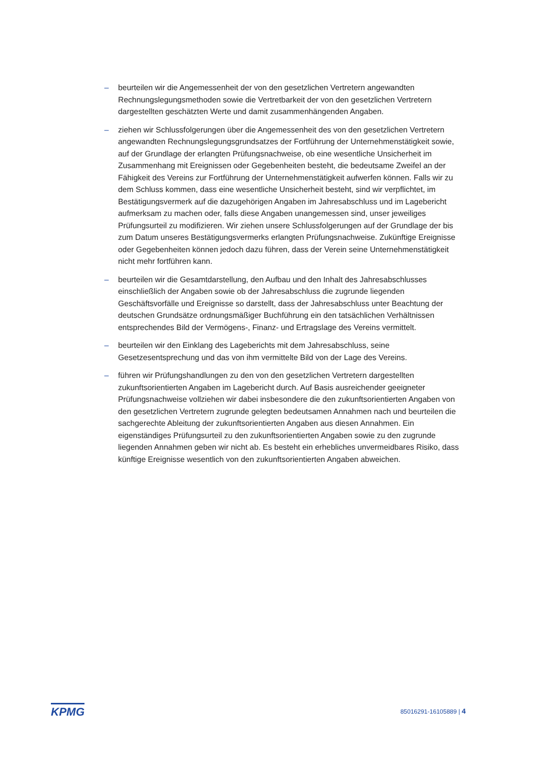– beurteilen wir die Angemessenheit der von den gesetzlichen Vertretern angewandten Rechnungslegungsmethoden sowie die Vertretbarkeit der von den gesetzlichen Vertretern dargestellten geschätzten Werte und damit zusammenhängenden Angaben.
– ziehen wir Schlussfolgerungen über die Angemessenheit des von den gesetzlichen Vertretern angewandten Rechnungslegungsgrundsatzes der Fortführung der Unternehmenstätigkeit sowie, auf der Grundlage der erlangten Prüfungsnachweise, ob eine wesentliche Unsicherheit im Zusammenhang mit Ereignissen oder Gegebenheiten besteht, die bedeutsame Zweifel an der Fähigkeit des Vereins zur Fortführung der Unternehmenstätigkeit aufwerfen können. Falls wir zu dem Schluss kommen, dass eine wesentliche Unsicherheit besteht, sind wir verpflichtet, im Bestätigungsvermerk auf die dazugehörigen Angaben im Jahresabschluss und im Lagebericht aufmerksam zu machen oder, falls diese Angaben unangemessen sind, unser jeweiliges Prüfungsurteil zu modifizieren. Wir ziehen unsere Schlussfolgerungen auf der Grundlage der bis zum Datum unseres Bestätigungsvermerks erlangten Prüfungsnachweise. Zukünftige Ereignisse oder Gegebenheiten können jedoch dazu führen, dass der Verein seine Unternehmenstätigkeit nicht mehr fortführen kann.
– beurteilen wir die Gesamtdarstellung, den Aufbau und den Inhalt des Jahresabschlusses einschließlich der Angaben sowie ob der Jahresabschluss die zugrunde liegenden Geschäftsvorfälle und Ereignisse so darstellt, dass der Jahresabschluss unter Beachtung der deutschen Grundsätze ordnungsmäßiger Buchführung ein den tatsächlichen Verhältnissen entsprechendes Bild der Vermögens-, Finanz- und Ertragslage des Vereins vermittelt.
– beurteilen wir den Einklang des Lageberichts mit dem Jahresabschluss, seine Gesetzesentsprechung und das von ihm vermittelte Bild von der Lage des Vereins.
– führen wir Prüfungshandlungen zu den von den gesetzlichen Vertretern dargestellten zukunftsorientierten Angaben im Lagebericht durch. Auf Basis ausreichender geeigneter Prüfungsnachweise vollziehen wir dabei insbesondere die den zukunftsorientierten Angaben von den gesetzlichen Vertretern zugrunde gelegten bedeutsamen Annahmen nach und beurteilen die sachgerechte Ableitung der zukunftsorientierten Angaben aus diesen Annahmen. Ein eigenständiges Prüfungsurteil zu den zukunftsorientierten Angaben sowie zu den zugrunde liegenden Annahmen geben wir nicht ab. Es besteht ein erhebliches unvermeidbares Risiko, dass künftige Ereignisse wesentlich von den zukunftsorientierten Angaben abweichen.
KPMG 85016291-16105889 | 4